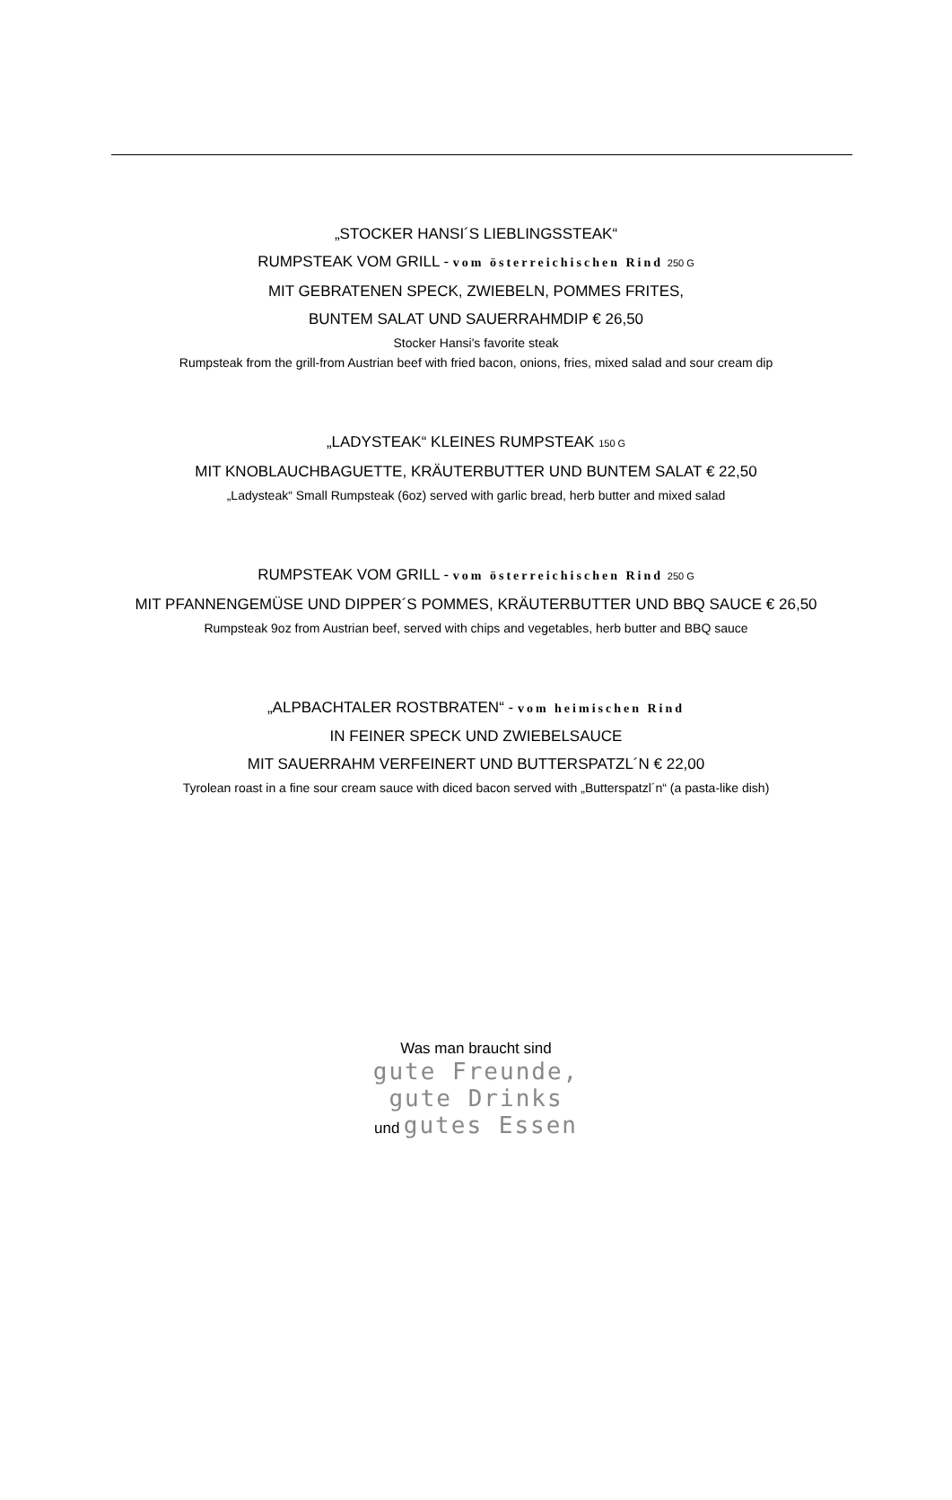„STOCKER HANSI´S LIEBLINGSSTEAK“
RUMPSTEAK VOM GRILL - vom österreichischen Rind 250 G
MIT GEBRATENEN SPECK, ZWIEBELN, POMMES FRITES,
BUNTEM SALAT UND SAUERRAHMDIP € 26,50
Stocker Hansi's favorite steak
Rumpsteak from the grill-from Austrian beef with fried bacon, onions, fries, mixed salad and sour cream dip
„LADYSTEAK“ KLEINES RUMPSTEAK 150 G
MIT KNOBLAUCHBAGUETTE, KRÄUTERBUTTER UND BUNTEM SALAT € 22,50
„Ladysteak“ Small Rumpsteak (6oz) served with garlic bread, herb butter and mixed salad
RUMPSTEAK VOM GRILL - vom österreichischen Rind 250 G
MIT PFANNENGEMÜSE UND DIPPER´S POMMES, KRÄUTERBUTTER UND BBQ SAUCE € 26,50
Rumpsteak 9oz from Austrian beef, served with chips and vegetables, herb butter and BBQ sauce
„ALPBACHTALER ROSTBRATEN“ - vom heimischen Rind
IN FEINER SPECK UND ZWIEBELSAUCE
MIT SAUERRAHM VERFEINERT UND BUTTERSPATZL´N € 22,00
Tyrolean roast in a fine sour cream sauce with diced bacon served with „Butterspatzl´n“ (a pasta-like dish)
Was man braucht sind
gute Freunde,
gute Drinks
und gutes Essen